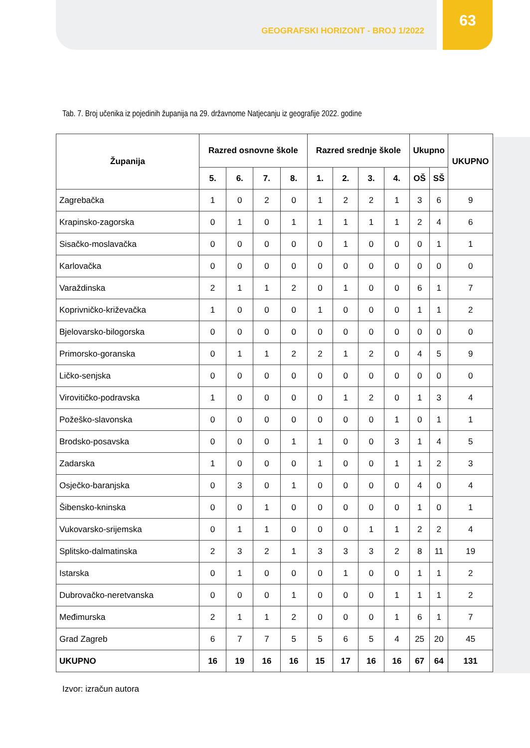GEOGRAFSKI HORIZONT - BROJ 1/2022
63
Tab. 7. Broj učenika iz pojedinih županija na 29. državnome Natjecanju iz geografije 2022. godine
| Županija | Razred osnovne škole | | | | Razred srednje škole | | | | Ukupno | | UKUPNO |
| --- | --- | --- | --- | --- | --- | --- | --- | --- | --- | --- | --- |
| | 5. | 6. | 7. | 8. | 1. | 2. | 3. | 4. | OŠ | SŠ | |
| Zagrebačka | 1 | 0 | 2 | 0 | 1 | 2 | 2 | 1 | 3 | 6 | 9 |
| Krapinsko-zagorska | 0 | 1 | 0 | 1 | 1 | 1 | 1 | 1 | 2 | 4 | 6 |
| Sisačko-moslavačka | 0 | 0 | 0 | 0 | 0 | 1 | 0 | 0 | 0 | 1 | 1 |
| Karlovačka | 0 | 0 | 0 | 0 | 0 | 0 | 0 | 0 | 0 | 0 | 0 |
| Varaždinska | 2 | 1 | 1 | 2 | 0 | 1 | 0 | 0 | 6 | 1 | 7 |
| Koprivničko-križevačka | 1 | 0 | 0 | 0 | 1 | 0 | 0 | 0 | 1 | 1 | 2 |
| Bjelovarsko-bilogorska | 0 | 0 | 0 | 0 | 0 | 0 | 0 | 0 | 0 | 0 | 0 |
| Primorsko-goranska | 0 | 1 | 1 | 2 | 2 | 1 | 2 | 0 | 4 | 5 | 9 |
| Ličko-senjska | 0 | 0 | 0 | 0 | 0 | 0 | 0 | 0 | 0 | 0 | 0 |
| Virovitičko-podravska | 1 | 0 | 0 | 0 | 0 | 1 | 2 | 0 | 1 | 3 | 4 |
| Požeško-slavonska | 0 | 0 | 0 | 0 | 0 | 0 | 0 | 1 | 0 | 1 | 1 |
| Brodsko-posavska | 0 | 0 | 0 | 1 | 1 | 0 | 0 | 3 | 1 | 4 | 5 |
| Zadarska | 1 | 0 | 0 | 0 | 1 | 0 | 0 | 1 | 1 | 2 | 3 |
| Osječko-baranjska | 0 | 3 | 0 | 1 | 0 | 0 | 0 | 0 | 4 | 0 | 4 |
| Šibensko-kninska | 0 | 0 | 1 | 0 | 0 | 0 | 0 | 0 | 1 | 0 | 1 |
| Vukovarsko-srijemska | 0 | 1 | 1 | 0 | 0 | 0 | 1 | 1 | 2 | 2 | 4 |
| Splitsko-dalmatinska | 2 | 3 | 2 | 1 | 3 | 3 | 3 | 2 | 8 | 11 | 19 |
| Istarska | 0 | 1 | 0 | 0 | 0 | 1 | 0 | 0 | 1 | 1 | 2 |
| Dubrovačko-neretvanska | 0 | 0 | 0 | 1 | 0 | 0 | 0 | 1 | 1 | 1 | 2 |
| Međimurska | 2 | 1 | 1 | 2 | 0 | 0 | 0 | 1 | 6 | 1 | 7 |
| Grad Zagreb | 6 | 7 | 7 | 5 | 5 | 6 | 5 | 4 | 25 | 20 | 45 |
| UKUPNO | 16 | 19 | 16 | 16 | 15 | 17 | 16 | 16 | 67 | 64 | 131 |
Izvor: izračun autora